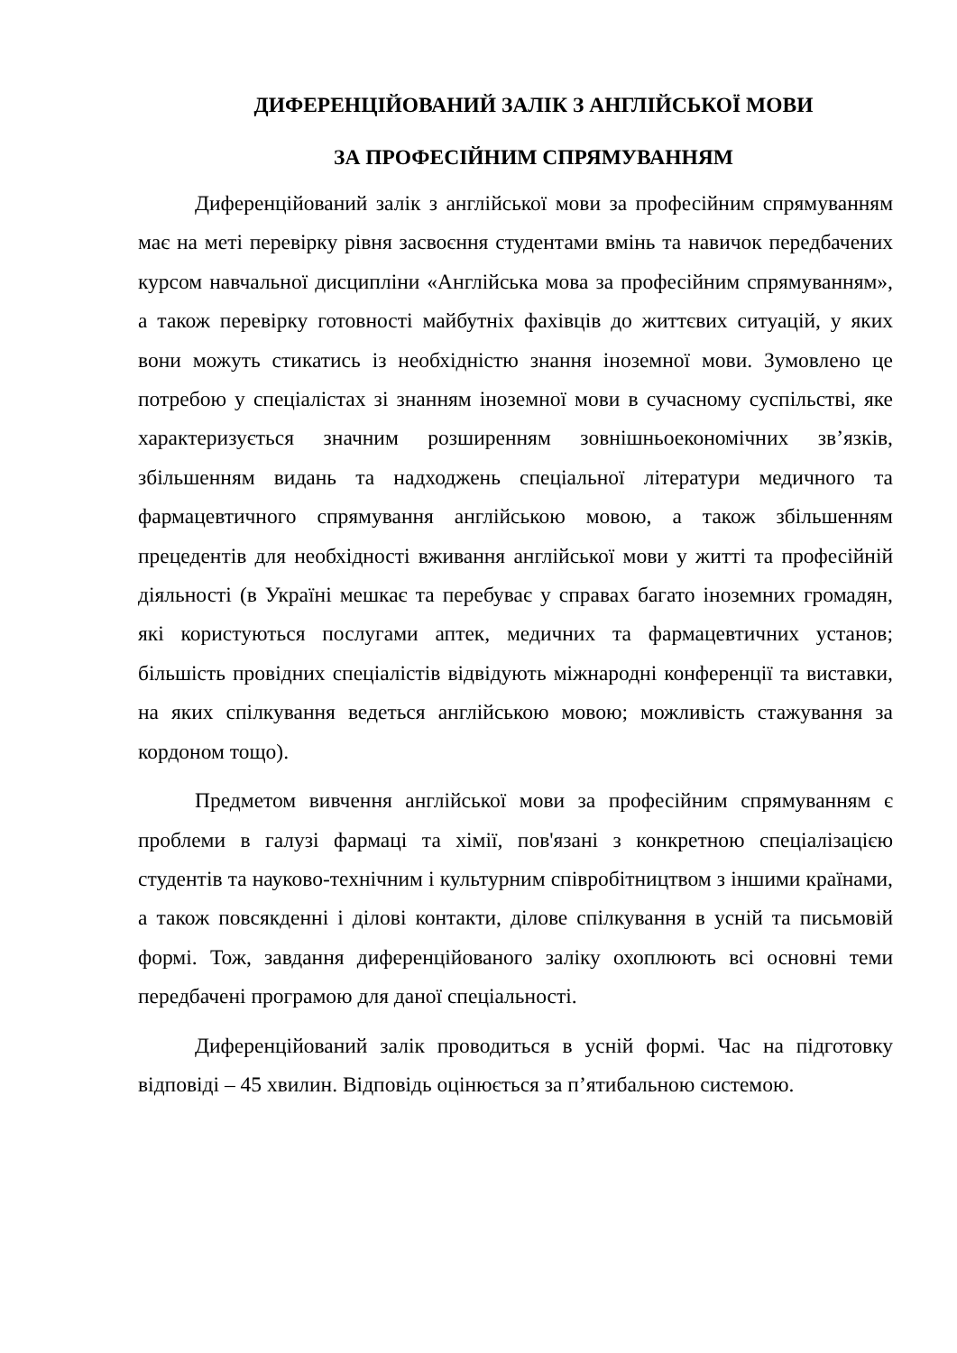ДИФЕРЕНЦІЙОВАНИЙ ЗАЛІК З АНГЛІЙСЬКОЇ МОВИ
ЗА ПРОФЕСІЙНИМ СПРЯМУВАННЯМ
Диференційований залік з англійської мови за професійним спрямуванням має на меті перевірку рівня засвоєння студентами вмінь та навичок передбачених курсом навчальної дисципліни «Англійська мова за професійним спрямуванням», а також перевірку готовності майбутніх фахівців до життєвих ситуацій, у яких вони можуть стикатись із необхідністю знання іноземної мови. Зумовлено це потребою у спеціалістах зі знанням іноземної мови в сучасному суспільстві, яке характеризується значним розширенням зовнішньоекономічних зв’язків, збільшенням видань та надходжень спеціальної літератури медичного та фармацевтичного спрямування англійською мовою, а також збільшенням прецедентів для необхідності вживання англійської мови у житті та професійній діяльності (в Україні мешкає та перебуває у справах багато іноземних громадян, які користуються послугами аптек, медичних та фармацевтичних установ; більшість провідних спеціалістів відвідують міжнародні конференції та виставки, на яких спілкування ведеться англійською мовою; можливість стажування за кордоном тощо).
Предметом вивчення англійської мови за професійним спрямуванням є проблеми в галузі фармаці та хімії, пов'язані з конкретною спеціалізацією студентів та науково-технічним і культурним співробітництвом з іншими країнами, а також повсякденні і ділові контакти, ділове спілкування в усній та письмовій формі. Тож, завдання диференційованого заліку охоплюють всі основні теми передбачені програмою для даної спеціальності.
Диференційований залік проводиться в усній формі. Час на підготовку відповіді – 45 хвилин. Відповідь оцінюється за п’ятибальною системою.